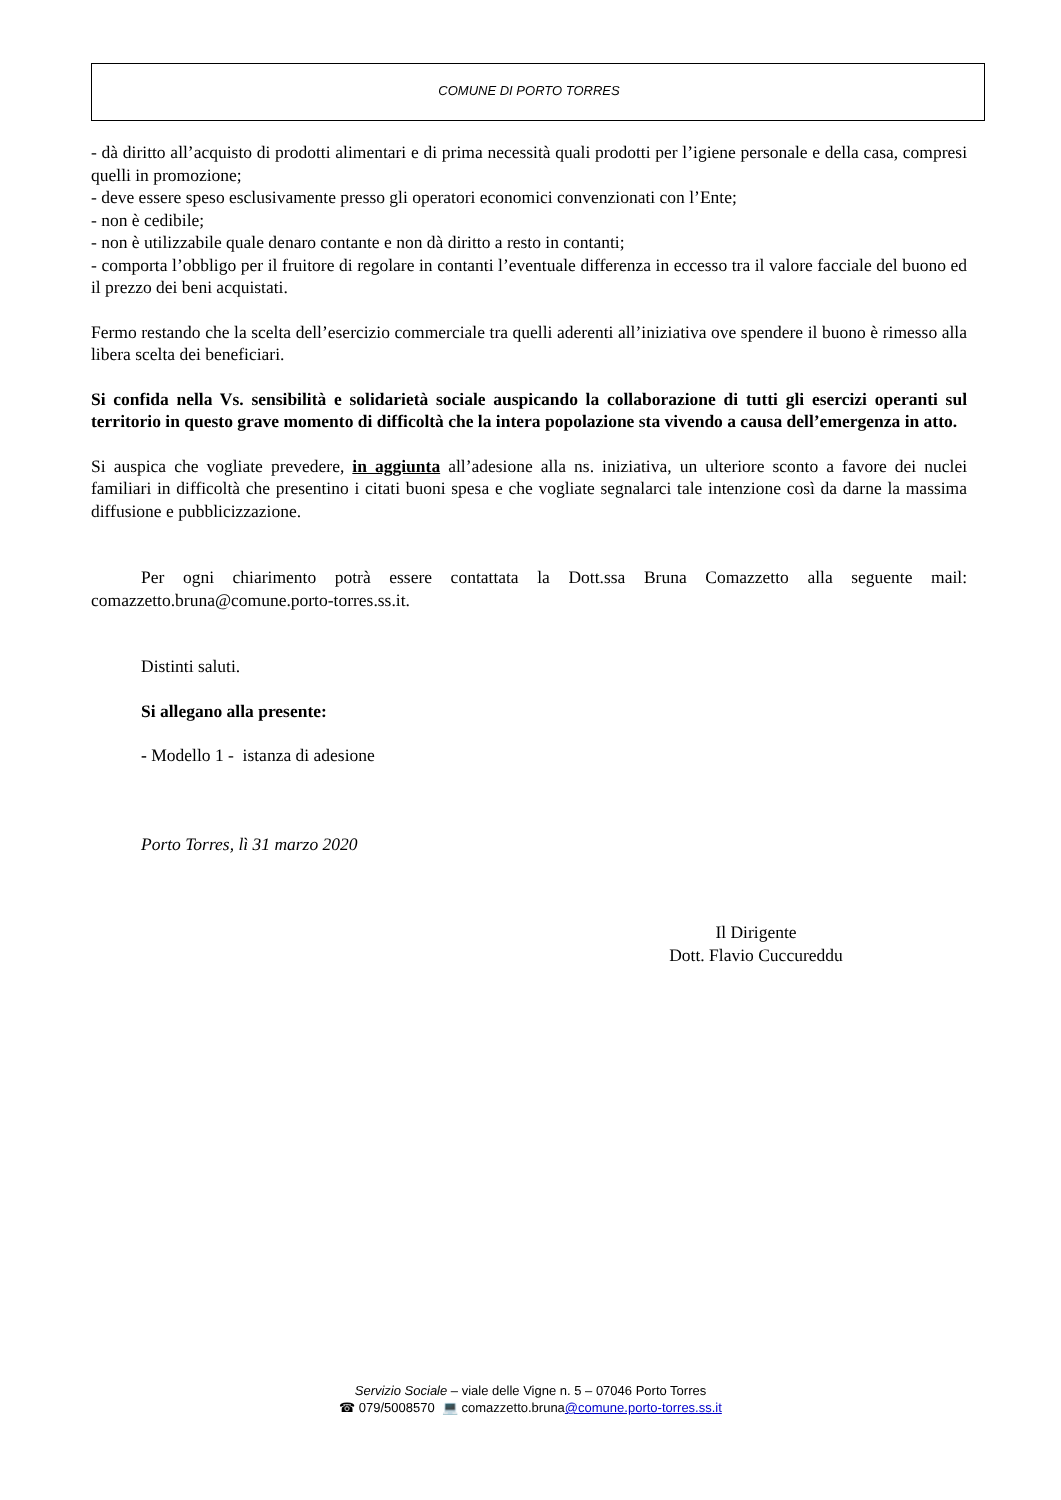COMUNE DI PORTO TORRES
- dà diritto all’acquisto di prodotti alimentari e di prima necessità quali prodotti per l’igiene personale e della casa, compresi quelli in promozione;
- deve essere speso esclusivamente presso gli operatori economici convenzionati con l’Ente;
- non è cedibile;
- non è utilizzabile quale denaro contante e non dà diritto a resto in contanti;
- comporta l’obbligo per il fruitore di regolare in contanti l’eventuale differenza in eccesso tra il valore facciale del buono ed il prezzo dei beni acquistati.
Fermo restando che la scelta dell’esercizio commerciale tra quelli aderenti all’iniziativa ove spendere il buono è rimesso alla libera scelta dei beneficiari.
Si confida nella Vs. sensibilità e solidarietà sociale auspicando la collaborazione di tutti gli esercizi operanti sul territorio in questo grave momento di difficoltà che la intera popolazione sta vivendo a causa dell’emergenza in atto.
Si auspica che vogliate prevedere, in aggiunta all’adesione alla ns. iniziativa, un ulteriore sconto a favore dei nuclei familiari in difficoltà che presentino i citati buoni spesa e che vogliate segnalarci tale intenzione così da darne la massima diffusione e pubblicizzazione.
Per ogni chiarimento potrà essere contattata la Dott.ssa Bruna Comazzetto alla seguente mail: comazzetto.bruna@comune.porto-torres.ss.it.
Distinti saluti.
Si allegano alla presente:
- Modello 1 - istanza di adesione
Porto Torres, lì 31 marzo 2020
Il Dirigente
Dott. Flavio Cuccureddu
Servizio Sociale – viale delle Vigne n. 5 – 07046 Porto Torres
☎ 079/5008570 💻 comazzetto.bruna@comune.porto-torres.ss.it